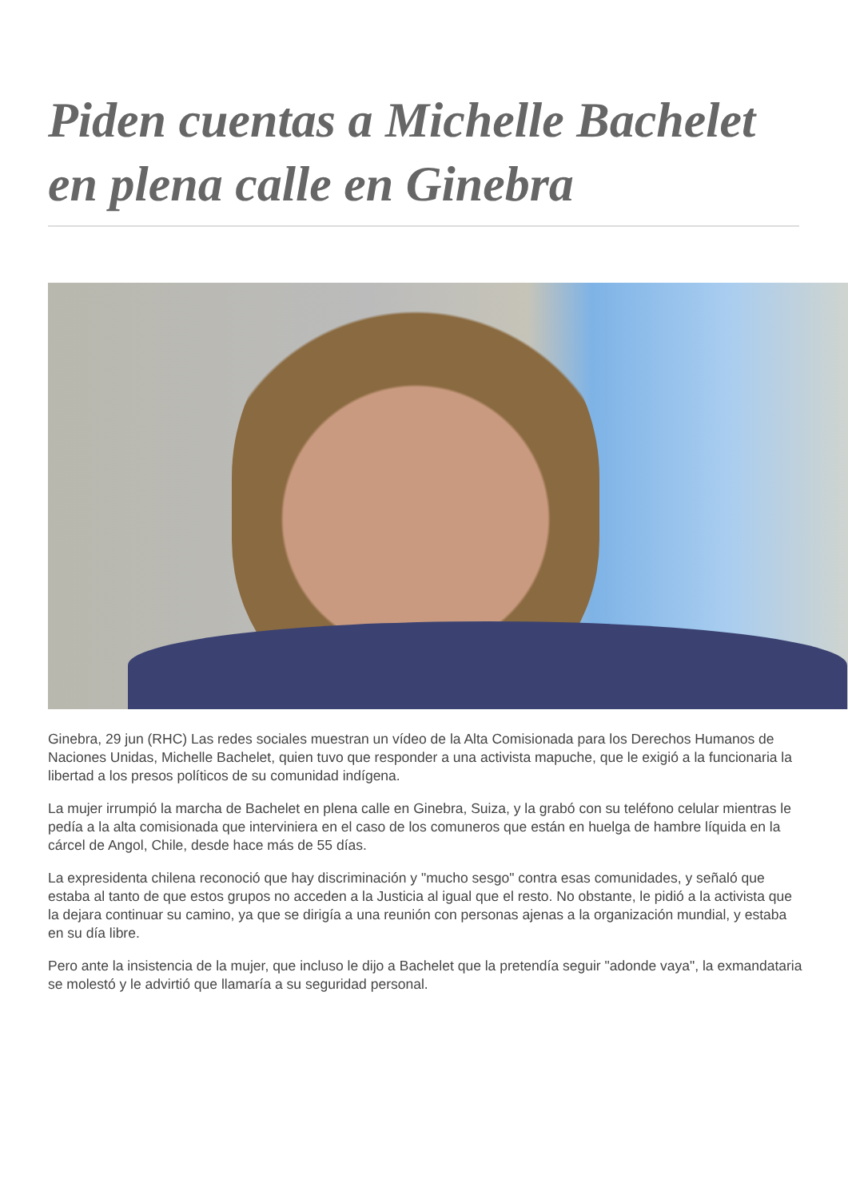Piden cuentas a Michelle Bachelet en plena calle en Ginebra
Ginebra, 29 jun (RHC) Las redes sociales muestran un vídeo de la Alta Comisionada para los Derechos Humanos de Naciones Unidas, Michelle Bachelet, quien tuvo que responder a una activista mapuche, que le exigió a la funcionaria la libertad a los presos políticos de su comunidad indígena.
La mujer irrumpió la marcha de Bachelet en plena calle en Ginebra, Suiza, y la grabó con su teléfono celular mientras le pedía a la alta comisionada que interviniera en el caso de los comuneros que están en huelga de hambre líquida en la cárcel de Angol, Chile, desde hace más de 55 días.
La expresidenta chilena reconoció que hay discriminación y "mucho sesgo" contra esas comunidades, y señaló que estaba al tanto de que estos grupos no acceden a la Justicia al igual que el resto. No obstante, le pidió a la activista que la dejara continuar su camino, ya que se dirigía a una reunión con personas ajenas a la organización mundial, y estaba en su día libre.
Pero ante la insistencia de la mujer, que incluso le dijo a Bachelet que la pretendía seguir "adonde vaya", la exmandataria se molestó y le advirtió que llamaría a su seguridad personal.